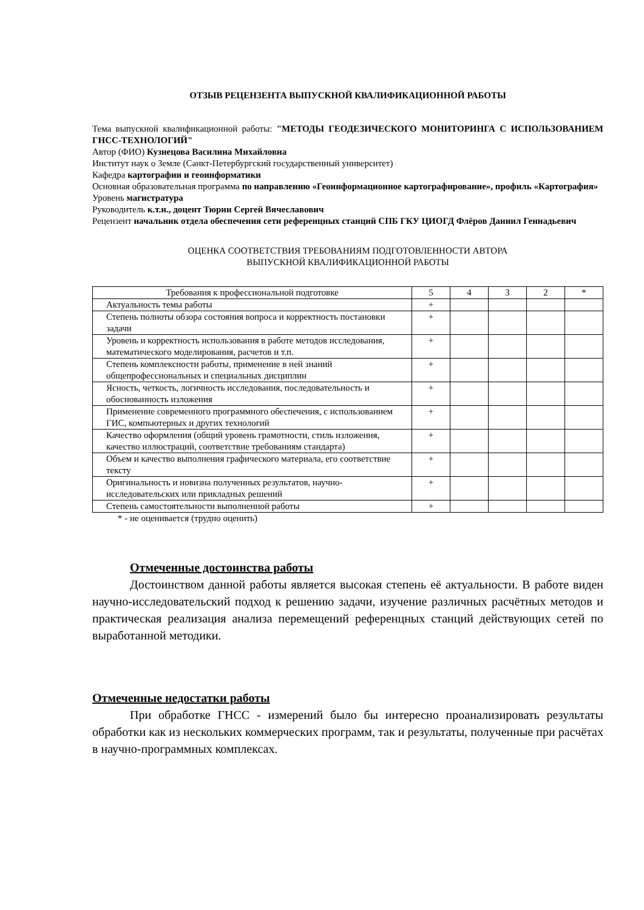ОТЗЫВ РЕЦЕНЗЕНТА ВЫПУСКНОЙ КВАЛИФИКАЦИОННОЙ РАБОТЫ
Тема выпускной квалификационной работы: "МЕТОДЫ ГЕОДЕЗИЧЕСКОГО МОНИТОРИНГА С ИСПОЛЬЗОВАНИЕМ ГНСС-ТЕХНОЛОГИЙ"
Автор (ФИО) Кузнецова Василина Михайловна
Институт наук о Земле (Санкт-Петербургский государственный университет)
Кафедра картографии и геоинформатики
Основная образовательная программа по направлению «Геоинформационное картографирование», профиль «Картография»
Уровень магистратура
Руководитель к.т.н., доцент Тюрин Сергей Вячеславович
Рецензент начальник отдела обеспечения сети референцных станций СПБ ГКУ ЦИОГД Флёров Даниил Геннадьевич
ОЦЕНКА СООТВЕТСТВИЯ ТРЕБОВАНИЯМ ПОДГОТОВЛЕННОСТИ АВТОРА
ВЫПУСКНОЙ КВАЛИФИКАЦИОННОЙ РАБОТЫ
| Требования к профессиональной подготовке | 5 | 4 | 3 | 2 | * |
| --- | --- | --- | --- | --- | --- |
| Актуальность темы работы | + | | | | |
| Степень полноты обзора состояния вопроса и корректность постановки задачи | + | | | | |
| Уровень и корректность использования в работе методов исследования, математического моделирования, расчетов и т.п. | + | | | | |
| Степень комплексности работы, применение в ней знаний общепрофессиональных и специальных дисциплин | + | | | | |
| Ясность, четкость, логичность исследования, последовательность и обоснованность изложения | + | | | | |
| Применение современного программного обеспечения, с использованием ГИС, компьютерных и других технологий | + | | | | |
| Качество оформления (общий уровень грамотности, стиль изложения, качество иллюстраций, соответствие требованиям стандарта) | + | | | | |
| Объем и качество выполнения графического материала, его соответствие тексту | + | | | | |
| Оригинальность и новизна полученных результатов, научно-исследовательских или прикладных решений | + | | | | |
| Степень самостоятельности выполненной работы | + | | | | |
* - не оценивается (трудно оценить)
Отмеченные достоинства работы
Достоинством данной работы является высокая степень её актуальности. В работе виден научно-исследовательский подход к решению задачи, изучение различных расчётных методов и практическая реализация анализа перемещений референцных станций действующих сетей по выработанной методики.
Отмеченные недостатки работы
При обработке ГНСС - измерений было бы интересно проанализировать результаты обработки как из нескольких коммерческих программ, так и результаты, полученные при расчётах в научно-программных комплексах.